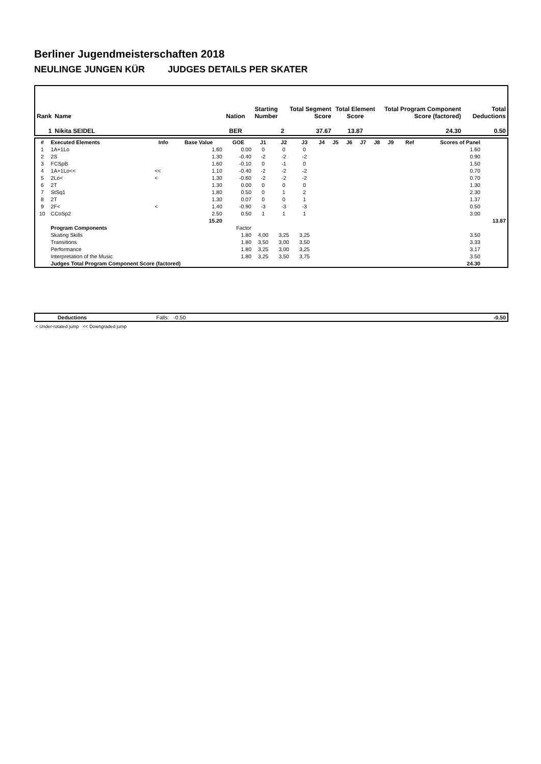Berliner Jugendmeisterschaften 2018
NEULINGE JUNGEN KÜR JUDGES DETAILS PER SKATER
| Rank | Name | Nation | Starting Number | Total Segment Score | Total Element Score | Total Program Component Score (factored) | Total Deductions |
| --- | --- | --- | --- | --- | --- | --- | --- |
| 1 | Nikita SEIDEL | BER | 2 | 37.67 | 13.87 | 24.30 | 0.50 |
| # | Executed Elements | Info | Base Value | GOE | J1 | J2 | J3 | J4 | J5 | J6 | J7 | J8 | J9 | Ref | Scores of Panel | |
| --- | --- | --- | --- | --- | --- | --- | --- | --- | --- | --- | --- | --- | --- | --- | --- | --- |
| 1 | 1A+1Lo | | 1.60 | 0.00 | 0 | 0 | 0 | | | | | | | | 1.60 | |
| 2 | 2S | | 1.30 | -0.40 | -2 | -2 | -2 | | | | | | | | 0.90 | |
| 3 | FCSpB | | 1.60 | -0.10 | 0 | -1 | 0 | | | | | | | | 1.50 | |
| 4 | 1A+1Lo<< | << | 1.10 | -0.40 | -2 | -2 | -2 | | | | | | | | 0.70 | |
| 5 | 2Lo< | < | 1.30 | -0.60 | -2 | -2 | -2 | | | | | | | | 0.70 | |
| 6 | 2T | | 1.30 | 0.00 | 0 | 0 | 0 | | | | | | | | 1.30 | |
| 7 | StSq1 | | 1.80 | 0.50 | 0 | 1 | 2 | | | | | | | | 2.30 | |
| 8 | 2T | | 1.30 | 0.07 | 0 | 0 | 1 | | | | | | | | 1.37 | |
| 9 | 2F< | < | 1.40 | -0.90 | -3 | -3 | -3 | | | | | | | | 0.50 | |
| 10 | CCoSp2 | | 2.50 | 0.50 | 1 | 1 | 1 | | | | | | | | 3.00 | |
| | | | 15.20 | | | | | | | | | | | | | 13.87 |
| | Program Components | | | Factor | | | | | | | | | | | | |
| | Skating Skills | | | 1.80 | 4,00 | 3,25 | 3,25 | | | | | | | | 3.50 | |
| | Transitions | | | 1.80 | 3,50 | 3,00 | 3,50 | | | | | | | | 3.33 | |
| | Performance | | | 1.80 | 3,25 | 3,00 | 3,25 | | | | | | | | 3.17 | |
| | Interpretation of the Music | | | 1.80 | 3,25 | 3,50 | 3,75 | | | | | | | | 3.50 | |
| | Judges Total Program Component Score (factored) | | | | | | | | | | | | | | 24.30 | |
| | Deductions | Falls: -0.50 | | -0.50 |
< Under-rotated jump << Downgraded jump